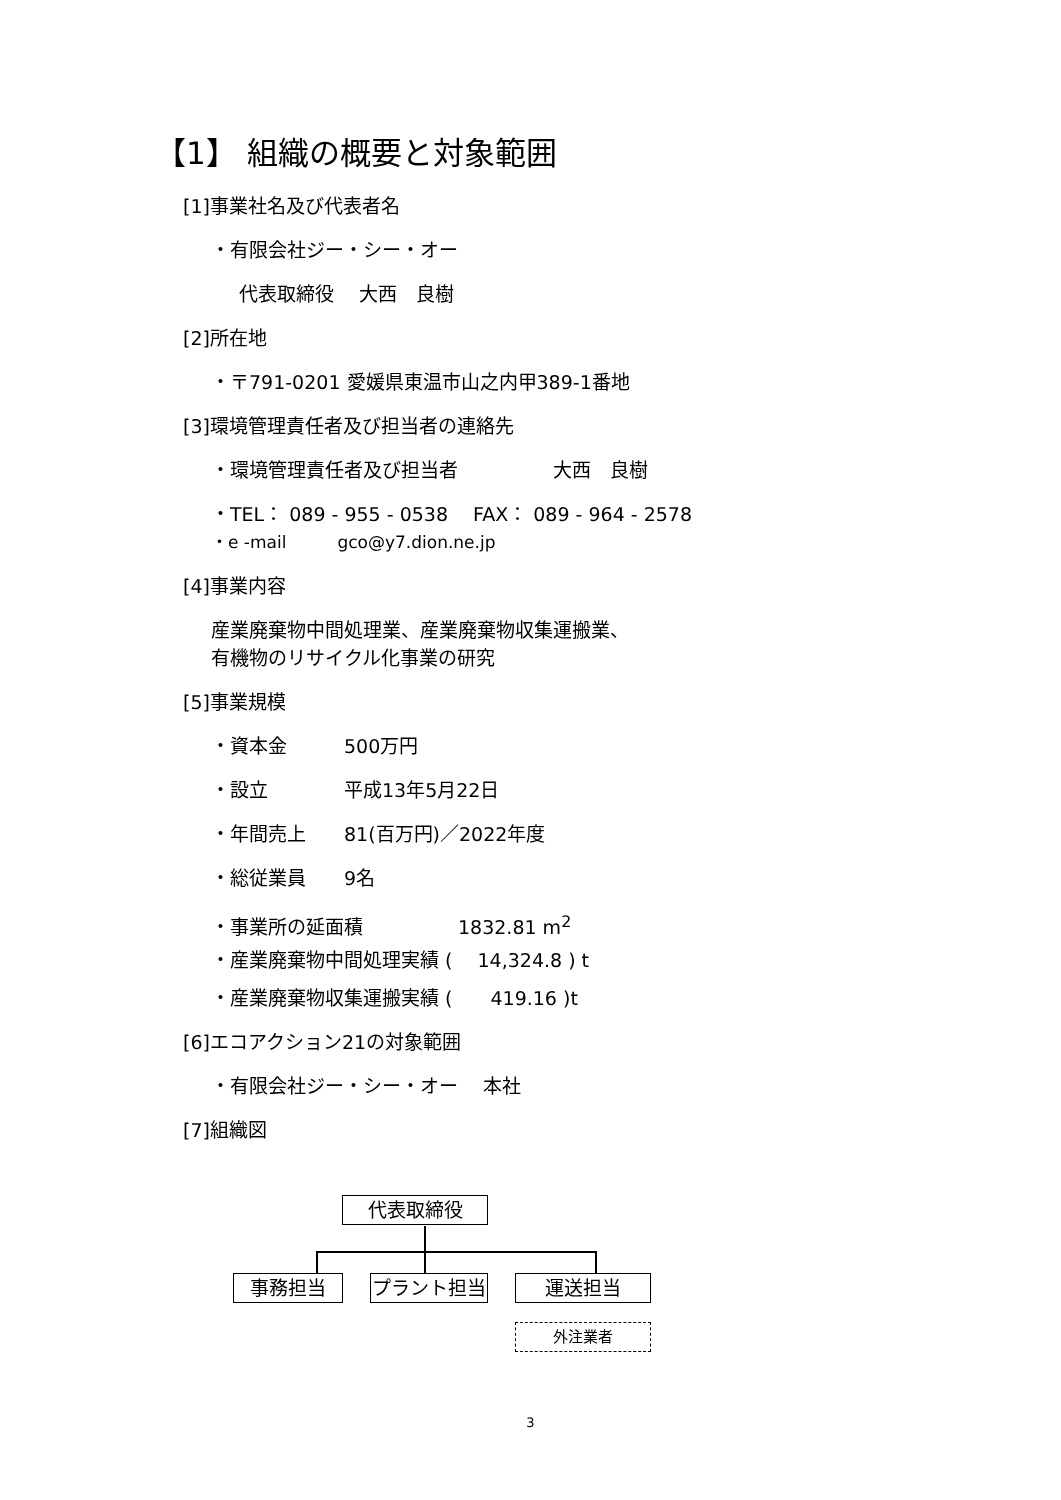【1】 組織の概要と対象範囲
[1]事業社名及び代表者名
・有限会社ジー・シー・オー
代表取締役　 大西　良樹
[2]所在地
・〒791-0201 愛媛県東温市山之内甲389-1番地
[3]環境管理責任者及び担当者の連絡先
・環境管理責任者及び担当者　　　　　大西　良樹
・TEL： 089 - 955 - 0538　 FAX： 089 - 964 - 2578
・e -mail　　　gco@y7.dion.ne.jp
[4]事業内容
産業廃棄物中間処理業、産業廃棄物収集運搬業、
有機物のリサイクル化事業の研究
[5]事業規模
・資本金　　　500万円
・設立　　　　平成13年5月22日
・年間売上　　81(百万円)／2022年度
・総従業員　　9名
・事業所の延面積　　　　　1832.81 m<sup>2</sup>
・産業廃棄物中間処理実績 (　 14,324.8 ) t
・産業廃棄物収集運搬実績 (　　419.16 )t
[6]エコアクション21の対象範囲
・有限会社ジー・シー・オー　 本社
[7]組織図
代表取締役
事務担当 プラント担当 運送担当
外注業者
3